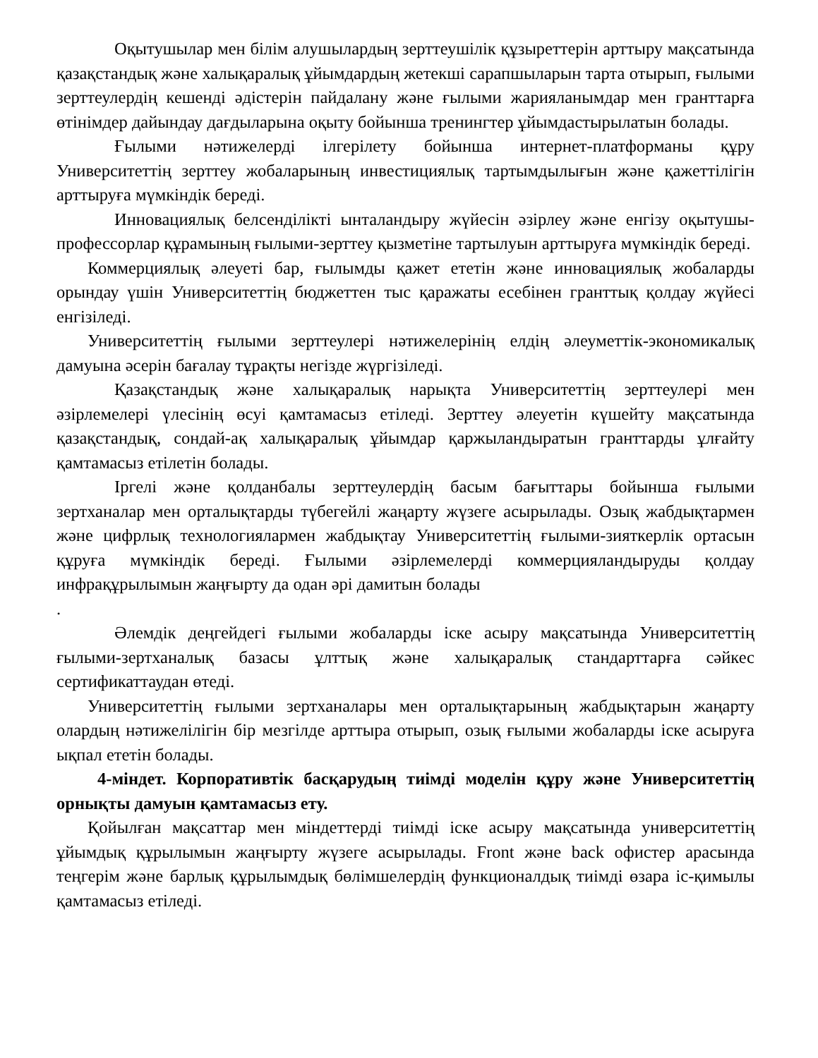Оқытушылар мен білім алушылардың зерттеушілік құзыреттерін арттыру мақсатында қазақстандық және халықаралық ұйымдардың жетекші сарапшыларын тарта отырып, ғылыми зерттеулердің кешенді әдістерін пайдалану және ғылыми жарияланымдар мен гранттарға өтінімдер дайындау дағдыларына оқыту бойынша тренингтер ұйымдастырылатын болады.
Ғылыми нәтижелерді ілгерілету бойынша интернет-платформаны құру Университеттің зерттеу жобаларының инвестициялық тартымдылығын және қажеттілігін арттыруға мүмкіндік береді.
Инновациялық белсенділікті ынталандыру жүйесін әзірлеу және енгізу оқытушы-профессорлар құрамының ғылыми-зерттеу қызметіне тартылуын арттыруға мүмкіндік береді.
Коммерциялық әлеуеті бар, ғылымды қажет ететін және инновациялық жобаларды орындау үшін Университеттің бюджеттен тыс қаражаты есебінен гранттық қолдау жүйесі енгізіледі.
Университеттің ғылыми зерттеулері нәтижелерінің елдің әлеуметтік-экономикалық дамуына әсерін бағалау тұрақты негізде жүргізіледі.
Қазақстандық және халықаралық нарықта Университеттің зерттеулері мен әзірлемелері үлесінің өсуі қамтамасыз етіледі. Зерттеу әлеуетін күшейту мақсатында қазақстандық, сондай-ақ халықаралық ұйымдар қаржыландыратын гранттарды ұлғайту қамтамасыз етілетін болады.
Іргелі және қолданбалы зерттеулердің басым бағыттары бойынша ғылыми зертханалар мен орталықтарды түбегейлі жаңарту жүзеге асырылады. Озық жабдықтармен және цифрлық технологиялармен жабдықтау Университеттің ғылыми-зияткерлік ортасын құруға мүмкіндік береді. Ғылыми әзірлемелерді коммерцияландыруды қолдау инфрақұрылымын жаңғырту да одан әрі дамитын болады
.
Әлемдік деңгейдегі ғылыми жобаларды іске асыру мақсатында Университеттің ғылыми-зертханалық базасы ұлттық және халықаралық стандарттарға сәйкес сертификаттаудан өтеді.
Университеттің ғылыми зертханалары мен орталықтарының жабдықтарын жаңарту олардың нәтижелілігін бір мезгілде арттыра отырып, озық ғылыми жобаларды іске асыруға ықпал ететін болады.
4-міндет. Корпоративтік басқарудың тиімді моделін құру және Университеттің орнықты дамуын қамтамасыз ету.
Қойылған мақсаттар мен міндеттерді тиімді іске асыру мақсатында университеттің ұйымдық құрылымын жаңғырту жүзеге асырылады. Front және back офистер арасында теңгерім және барлық құрылымдық бөлімшелердің функционалдық тиімді өзара іс-қимылы қамтамасыз етіледі.